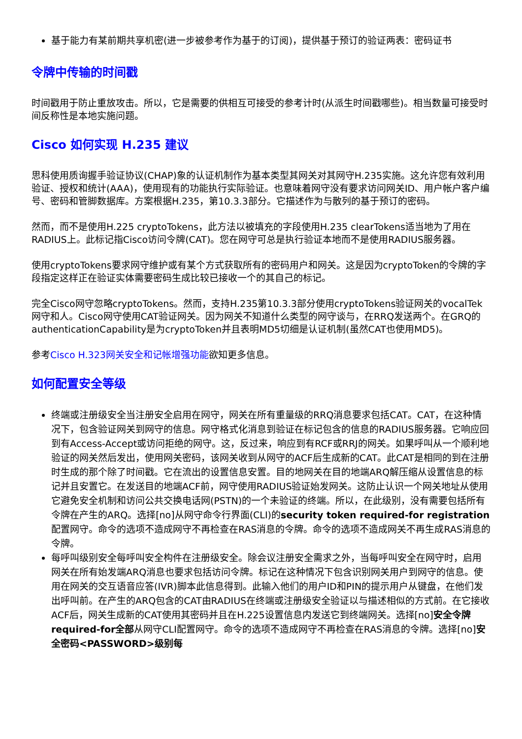基于能力有某前期共享机密(进一步被参考作为基于的订阅)，提供基于预订的验证两表：密码证书
令牌中传输的时间戳
时间戳用于防止重放攻击。所以，它是需要的供相互可接受的参考计时(从派生时间戳哪些)。相当数量可接受时间反称性是本地实施问题。
Cisco 如何实现 H.235 建议
思科使用质询握手验证协议(CHAP)象的认证机制作为基本类型其网关对其网守H.235实施。这允许您有效利用验证、授权和统计(AAA)，使用现有的功能执行实际验证。也意味着网守没有要求访问网关ID、用户帐户客户编号、密码和管脚数据库。方案根据H.235，第10.3.3部分。它描述作为与散列的基于预订的密码。
然而，而不是使用H.225 cryptoTokens，此方法以被填充的字段使用H.235 clearTokens适当地为了用在RADIUS上。此标记指Cisco访问令牌(CAT)。您在网守可总是执行验证本地而不是使用RADIUS服务器。
使用cryptoTokens要求网守维护或有某个方式获取所有的密码用户和网关。这是因为cryptoToken的令牌的字段指定这样正在验证实体需要密码生成比较已接收一个的其自己的标记。
完全Cisco网守忽略cryptoTokens。然而，支持H.235第10.3.3部分使用cryptoTokens验证网关的vocalTek网守和人。Cisco网守使用CAT验证网关。因为网关不知道什么类型的网守谈与，在RRQ发送两个。在GRQ的authenticationCapability是为cryptoToken并且表明MD5切细是认证机制(虽然CAT也使用MD5)。
参考Cisco H.323网关安全和记帐增强功能欲知更多信息。
如何配置安全等级
终端或注册级安全当注册安全启用在网守，网关在所有重量级的RRQ消息要求包括CAT。CAT，在这种情况下，包含验证网关到网守的信息。网守格式化消息到验证在标记包含的信息的RADIUS服务器。它响应回到有Access-Accept或访问拒绝的网守。这，反过来，响应到有RCF或RRJ的网关。如果呼叫从一个顺利地验证的网关然后发出，使用网关密码，该网关收到从网守的ACF后生成新的CAT。此CAT是相同的到在注册时生成的那个除了时间戳。它在流出的设置信息安置。目的地网关在目的地端ARQ解压缩从设置信息的标记并且安置它。在发送目的地端ACF前，网守使用RADIUS验证始发网关。这防止认识一个网关地址从使用它避免安全机制和访问公共交换电话网(PSTN)的一个未验证的终端。所以，在此级别，没有需要包括所有令牌在产生的ARQ。选择[no]从网守命令行界面(CLI)的security token required-for registration配置网守。命令的选项不造成网守不再检查在RAS消息的令牌。命令的选项不造成网关不再生成RAS消息的令牌。
每呼叫级别安全每呼叫安全构件在注册级安全。除会议注册安全需求之外，当每呼叫安全在网守时，启用网关在所有始发端ARQ消息也要求包括访问令牌。标记在这种情况下包含识别网关用户到网守的信息。使用在网关的交互语音应答(IVR)脚本此信息得到。此输入他们的用户ID和PIN的提示用户从键盘，在他们发出呼叫前。在产生的ARQ包含的CAT由RADIUS在终端或注册级安全验证以与描述相似的方式前。在它接收ACF后，网关生成新的CAT使用其密码并且在H.225设置信息内发送它到终端网关。选择[no]安全令牌required-for全部从网守CLI配置网守。命令的选项不造成网守不再检查在RAS消息的令牌。选择[no]安全密码<PASSWORD>级别每